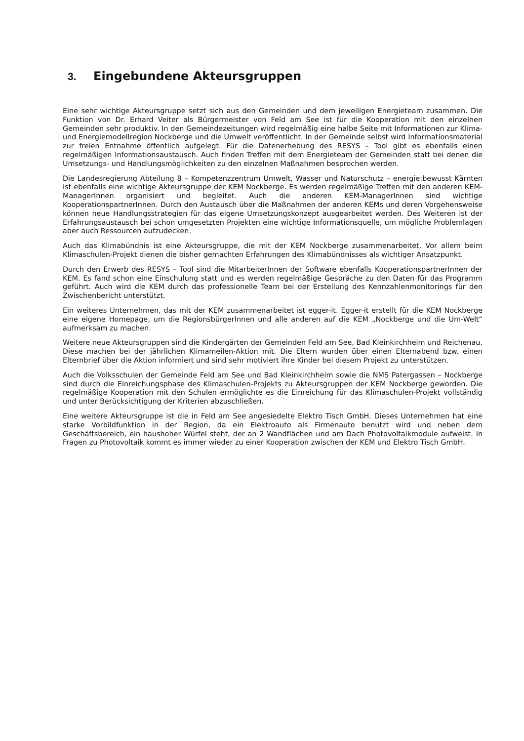3. Eingebundene Akteursgruppen
Eine sehr wichtige Akteursgruppe setzt sich aus den Gemeinden und dem jeweiligen Energieteam zusammen. Die Funktion von Dr. Erhard Veiter als Bürgermeister von Feld am See ist für die Kooperation mit den einzelnen Gemeinden sehr produktiv. In den Gemeindezeitungen wird regelmäßig eine halbe Seite mit Informationen zur Klima- und Energiemodellregion Nockberge und die Umwelt veröffentlicht. In der Gemeinde selbst wird Informationsmaterial zur freien Entnahme öffentlich aufgelegt. Für die Datenerhebung des RESYS – Tool gibt es ebenfalls einen regelmäßigen Informationsaustausch. Auch finden Treffen mit dem Energieteam der Gemeinden statt bei denen die Umsetzungs- und Handlungsmöglichkeiten zu den einzelnen Maßnahmen besprochen werden.
Die Landesregierung Abteilung 8 – Kompetenzzentrum Umwelt, Wasser und Naturschutz – energie:bewusst Kärnten ist ebenfalls eine wichtige Akteursgruppe der KEM Nockberge. Es werden regelmäßige Treffen mit den anderen KEM-ManagerInnen organisiert und begleitet. Auch die anderen KEM-ManagerInnen sind wichtige KooperationspartnerInnen. Durch den Austausch über die Maßnahmen der anderen KEMs und deren Vorgehensweise können neue Handlungsstrategien für das eigene Umsetzungskonzept ausgearbeitet werden. Des Weiteren ist der Erfahrungsaustausch bei schon umgesetzten Projekten eine wichtige Informationsquelle, um mögliche Problemlagen aber auch Ressourcen aufzudecken.
Auch das Klimabündnis ist eine Akteursgruppe, die mit der KEM Nockberge zusammenarbeitet. Vor allem beim Klimaschulen-Projekt dienen die bisher gemachten Erfahrungen des Klimabündnisses als wichtiger Ansatzpunkt.
Durch den Erwerb des RESYS – Tool sind die MitarbeiterInnen der Software ebenfalls KooperationspartnerInnen der KEM. Es fand schon eine Einschulung statt und es werden regelmäßige Gespräche zu den Daten für das Programm geführt. Auch wird die KEM durch das professionelle Team bei der Erstellung des Kennzahlenmonitorings für den Zwischenbericht unterstützt.
Ein weiteres Unternehmen, das mit der KEM zusammenarbeitet ist egger-it. Egger-it erstellt für die KEM Nockberge eine eigene Homepage, um die RegionsbürgerInnen und alle anderen auf die KEM „Nockberge und die Um-Welt“ aufmerksam zu machen.
Weitere neue Akteursgruppen sind die Kindergärten der Gemeinden Feld am See, Bad Kleinkirchheim und Reichenau. Diese machen bei der jährlichen Klimameilen-Aktion mit. Die Eltern wurden über einen Elternabend bzw. einen Elternbrief über die Aktion informiert und sind sehr motiviert ihre Kinder bei diesem Projekt zu unterstützen.
Auch die Volksschulen der Gemeinde Feld am See und Bad Kleinkirchheim sowie die NMS Patergassen – Nockberge sind durch die Einreichungsphase des Klimaschulen-Projekts zu Akteursgruppen der KEM Nockberge geworden. Die regelmäßige Kooperation mit den Schulen ermöglichte es die Einreichung für das Klimaschulen-Projekt vollständig und unter Berücksichtigung der Kriterien abzuschließen.
Eine weitere Akteursgruppe ist die in Feld am See angesiedelte Elektro Tisch GmbH. Dieses Unternehmen hat eine starke Vorbildfunktion in der Region, da ein Elektroauto als Firmenauto benutzt wird und neben dem Geschäftsbereich, ein haushoher Würfel steht, der an 2 Wandflächen und am Dach Photovoltaikmodule aufweist. In Fragen zu Photovoltaik kommt es immer wieder zu einer Kooperation zwischen der KEM und Elektro Tisch GmbH.